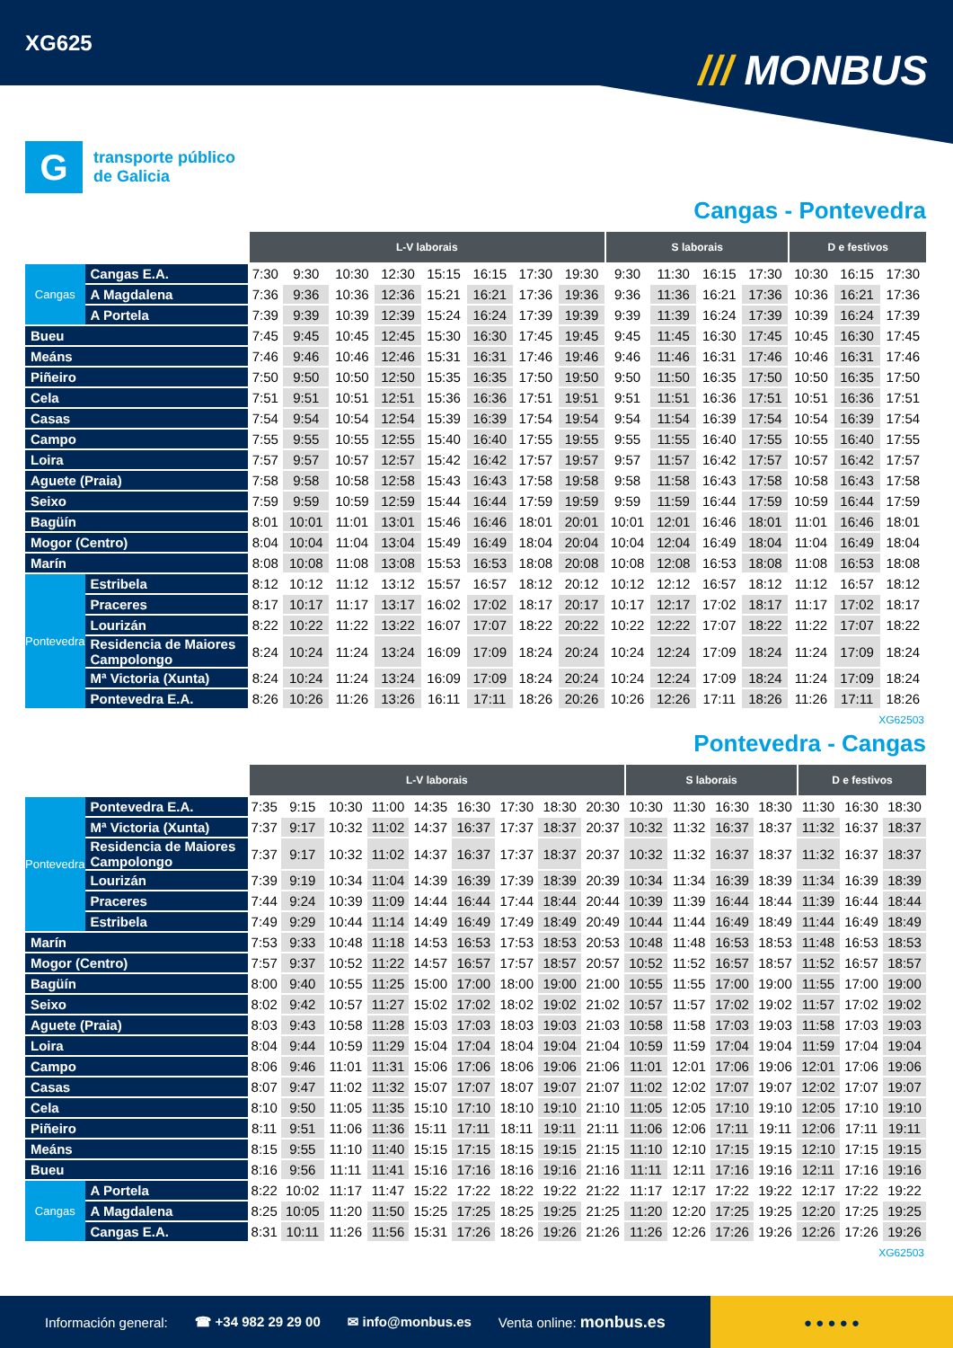XG625
/// MONBUS
G
transporte público
de Galicia
Cangas - Pontevedra
| | | L-V laborais | | | | | | | | S laborais | | | | D e festivos | | |
| --- | --- | --- | --- | --- | --- | --- | --- | --- | --- | --- | --- | --- | --- | --- | --- | --- |
| Cangas | Cangas E.A. | 7:30 | 9:30 | 10:30 | 12:30 | 15:15 | 16:15 | 17:30 | 19:30 | 9:30 | 11:30 | 16:15 | 17:30 | 10:30 | 16:15 | 17:30 |
| | A Magdalena | 7:36 | 9:36 | 10:36 | 12:36 | 15:21 | 16:21 | 17:36 | 19:36 | 9:36 | 11:36 | 16:21 | 17:36 | 10:36 | 16:21 | 17:36 |
| | A Portela | 7:39 | 9:39 | 10:39 | 12:39 | 15:24 | 16:24 | 17:39 | 19:39 | 9:39 | 11:39 | 16:24 | 17:39 | 10:39 | 16:24 | 17:39 |
| Bueu | | 7:45 | 9:45 | 10:45 | 12:45 | 15:30 | 16:30 | 17:45 | 19:45 | 9:45 | 11:45 | 16:30 | 17:45 | 10:45 | 16:30 | 17:45 |
| Meáns | | 7:46 | 9:46 | 10:46 | 12:46 | 15:31 | 16:31 | 17:46 | 19:46 | 9:46 | 11:46 | 16:31 | 17:46 | 10:46 | 16:31 | 17:46 |
| Piñeiro | | 7:50 | 9:50 | 10:50 | 12:50 | 15:35 | 16:35 | 17:50 | 19:50 | 9:50 | 11:50 | 16:35 | 17:50 | 10:50 | 16:35 | 17:50 |
| Cela | | 7:51 | 9:51 | 10:51 | 12:51 | 15:36 | 16:36 | 17:51 | 19:51 | 9:51 | 11:51 | 16:36 | 17:51 | 10:51 | 16:36 | 17:51 |
| Casas | | 7:54 | 9:54 | 10:54 | 12:54 | 15:39 | 16:39 | 17:54 | 19:54 | 9:54 | 11:54 | 16:39 | 17:54 | 10:54 | 16:39 | 17:54 |
| Campo | | 7:55 | 9:55 | 10:55 | 12:55 | 15:40 | 16:40 | 17:55 | 19:55 | 9:55 | 11:55 | 16:40 | 17:55 | 10:55 | 16:40 | 17:55 |
| Loira | | 7:57 | 9:57 | 10:57 | 12:57 | 15:42 | 16:42 | 17:57 | 19:57 | 9:57 | 11:57 | 16:42 | 17:57 | 10:57 | 16:42 | 17:57 |
| Aguete (Praia) | | 7:58 | 9:58 | 10:58 | 12:58 | 15:43 | 16:43 | 17:58 | 19:58 | 9:58 | 11:58 | 16:43 | 17:58 | 10:58 | 16:43 | 17:58 |
| Seixo | | 7:59 | 9:59 | 10:59 | 12:59 | 15:44 | 16:44 | 17:59 | 19:59 | 9:59 | 11:59 | 16:44 | 17:59 | 10:59 | 16:44 | 17:59 |
| Bagüín | | 8:01 | 10:01 | 11:01 | 13:01 | 15:46 | 16:46 | 18:01 | 20:01 | 10:01 | 12:01 | 16:46 | 18:01 | 11:01 | 16:46 | 18:01 |
| Mogor (Centro) | | 8:04 | 10:04 | 11:04 | 13:04 | 15:49 | 16:49 | 18:04 | 20:04 | 10:04 | 12:04 | 16:49 | 18:04 | 11:04 | 16:49 | 18:04 |
| Marín | | 8:08 | 10:08 | 11:08 | 13:08 | 15:53 | 16:53 | 18:08 | 20:08 | 10:08 | 12:08 | 16:53 | 18:08 | 11:08 | 16:53 | 18:08 |
| Pontevedra | Estribela | 8:12 | 10:12 | 11:12 | 13:12 | 15:57 | 16:57 | 18:12 | 20:12 | 10:12 | 12:12 | 16:57 | 18:12 | 11:12 | 16:57 | 18:12 |
| | Praceres | 8:17 | 10:17 | 11:17 | 13:17 | 16:02 | 17:02 | 18:17 | 20:17 | 10:17 | 12:17 | 17:02 | 18:17 | 11:17 | 17:02 | 18:17 |
| | Lourizán | 8:22 | 10:22 | 11:22 | 13:22 | 16:07 | 17:07 | 18:22 | 20:22 | 10:22 | 12:22 | 17:07 | 18:22 | 11:22 | 17:07 | 18:22 |
| | Residencia de Maiores Campolongo | 8:24 | 10:24 | 11:24 | 13:24 | 16:09 | 17:09 | 18:24 | 20:24 | 10:24 | 12:24 | 17:09 | 18:24 | 11:24 | 17:09 | 18:24 |
| | Mª Victoria (Xunta) | 8:24 | 10:24 | 11:24 | 13:24 | 16:09 | 17:09 | 18:24 | 20:24 | 10:24 | 12:24 | 17:09 | 18:24 | 11:24 | 17:09 | 18:24 |
| | Pontevedra E.A. | 8:26 | 10:26 | 11:26 | 13:26 | 16:11 | 17:11 | 18:26 | 20:26 | 10:26 | 12:26 | 17:11 | 18:26 | 11:26 | 17:11 | 18:26 |
XG62503
Pontevedra - Cangas
| | | L-V laborais | | | | | | | | | S laborais | | | | D e festivos | | |
| --- | --- | --- | --- | --- | --- | --- | --- | --- | --- | --- | --- | --- | --- | --- | --- | --- | --- |
| Pontevedra | Pontevedra E.A. | 7:35 | 9:15 | 10:30 | 11:00 | 14:35 | 16:30 | 17:30 | 18:30 | 20:30 | 10:30 | 11:30 | 16:30 | 18:30 | 11:30 | 16:30 | 18:30 |
| | Mª Victoria (Xunta) | 7:37 | 9:17 | 10:32 | 11:02 | 14:37 | 16:37 | 17:37 | 18:37 | 20:37 | 10:32 | 11:32 | 16:37 | 18:37 | 11:32 | 16:37 | 18:37 |
| | Residencia de Maiores Campolongo | 7:37 | 9:17 | 10:32 | 11:02 | 14:37 | 16:37 | 17:37 | 18:37 | 20:37 | 10:32 | 11:32 | 16:37 | 18:37 | 11:32 | 16:37 | 18:37 |
| | Lourizán | 7:39 | 9:19 | 10:34 | 11:04 | 14:39 | 16:39 | 17:39 | 18:39 | 20:39 | 10:34 | 11:34 | 16:39 | 18:39 | 11:34 | 16:39 | 18:39 |
| | Praceres | 7:44 | 9:24 | 10:39 | 11:09 | 14:44 | 16:44 | 17:44 | 18:44 | 20:44 | 10:39 | 11:39 | 16:44 | 18:44 | 11:39 | 16:44 | 18:44 |
| | Estribela | 7:49 | 9:29 | 10:44 | 11:14 | 14:49 | 16:49 | 17:49 | 18:49 | 20:49 | 10:44 | 11:44 | 16:49 | 18:49 | 11:44 | 16:49 | 18:49 |
| Marín | | 7:53 | 9:33 | 10:48 | 11:18 | 14:53 | 16:53 | 17:53 | 18:53 | 20:53 | 10:48 | 11:48 | 16:53 | 18:53 | 11:48 | 16:53 | 18:53 |
| Mogor (Centro) | | 7:57 | 9:37 | 10:52 | 11:22 | 14:57 | 16:57 | 17:57 | 18:57 | 20:57 | 10:52 | 11:52 | 16:57 | 18:57 | 11:52 | 16:57 | 18:57 |
| Bagüín | | 8:00 | 9:40 | 10:55 | 11:25 | 15:00 | 17:00 | 18:00 | 19:00 | 21:00 | 10:55 | 11:55 | 17:00 | 19:00 | 11:55 | 17:00 | 19:00 |
| Seixo | | 8:02 | 9:42 | 10:57 | 11:27 | 15:02 | 17:02 | 18:02 | 19:02 | 21:02 | 10:57 | 11:57 | 17:02 | 19:02 | 11:57 | 17:02 | 19:02 |
| Aguete (Praia) | | 8:03 | 9:43 | 10:58 | 11:28 | 15:03 | 17:03 | 18:03 | 19:03 | 21:03 | 10:58 | 11:58 | 17:03 | 19:03 | 11:58 | 17:03 | 19:03 |
| Loira | | 8:04 | 9:44 | 10:59 | 11:29 | 15:04 | 17:04 | 18:04 | 19:04 | 21:04 | 10:59 | 11:59 | 17:04 | 19:04 | 11:59 | 17:04 | 19:04 |
| Campo | | 8:06 | 9:46 | 11:01 | 11:31 | 15:06 | 17:06 | 18:06 | 19:06 | 21:06 | 11:01 | 12:01 | 17:06 | 19:06 | 12:01 | 17:06 | 19:06 |
| Casas | | 8:07 | 9:47 | 11:02 | 11:32 | 15:07 | 17:07 | 18:07 | 19:07 | 21:07 | 11:02 | 12:02 | 17:07 | 19:07 | 12:02 | 17:07 | 19:07 |
| Cela | | 8:10 | 9:50 | 11:05 | 11:35 | 15:10 | 17:10 | 18:10 | 19:10 | 21:10 | 11:05 | 12:05 | 17:10 | 19:10 | 12:05 | 17:10 | 19:10 |
| Piñeiro | | 8:11 | 9:51 | 11:06 | 11:36 | 15:11 | 17:11 | 18:11 | 19:11 | 21:11 | 11:06 | 12:06 | 17:11 | 19:11 | 12:06 | 17:11 | 19:11 |
| Meáns | | 8:15 | 9:55 | 11:10 | 11:40 | 15:15 | 17:15 | 18:15 | 19:15 | 21:15 | 11:10 | 12:10 | 17:15 | 19:15 | 12:10 | 17:15 | 19:15 |
| Bueu | | 8:16 | 9:56 | 11:11 | 11:41 | 15:16 | 17:16 | 18:16 | 19:16 | 21:16 | 11:11 | 12:11 | 17:16 | 19:16 | 12:11 | 17:16 | 19:16 |
| Cangas | A Portela | 8:22 | 10:02 | 11:17 | 11:47 | 15:22 | 17:22 | 18:22 | 19:22 | 21:22 | 11:17 | 12:17 | 17:22 | 19:22 | 12:17 | 17:22 | 19:22 |
| | A Magdalena | 8:25 | 10:05 | 11:20 | 11:50 | 15:25 | 17:25 | 18:25 | 19:25 | 21:25 | 11:20 | 12:20 | 17:25 | 19:25 | 12:20 | 17:25 | 19:25 |
| | Cangas E.A. | 8:31 | 10:11 | 11:26 | 11:56 | 15:31 | 17:26 | 18:26 | 19:26 | 21:26 | 11:26 | 12:26 | 17:26 | 19:26 | 12:26 | 17:26 | 19:26 |
XG62503
Información general: ☎ +34 982 29 29 00 ✉ info@monbus.es Venta online: monbus.es
● ● ● ● ●